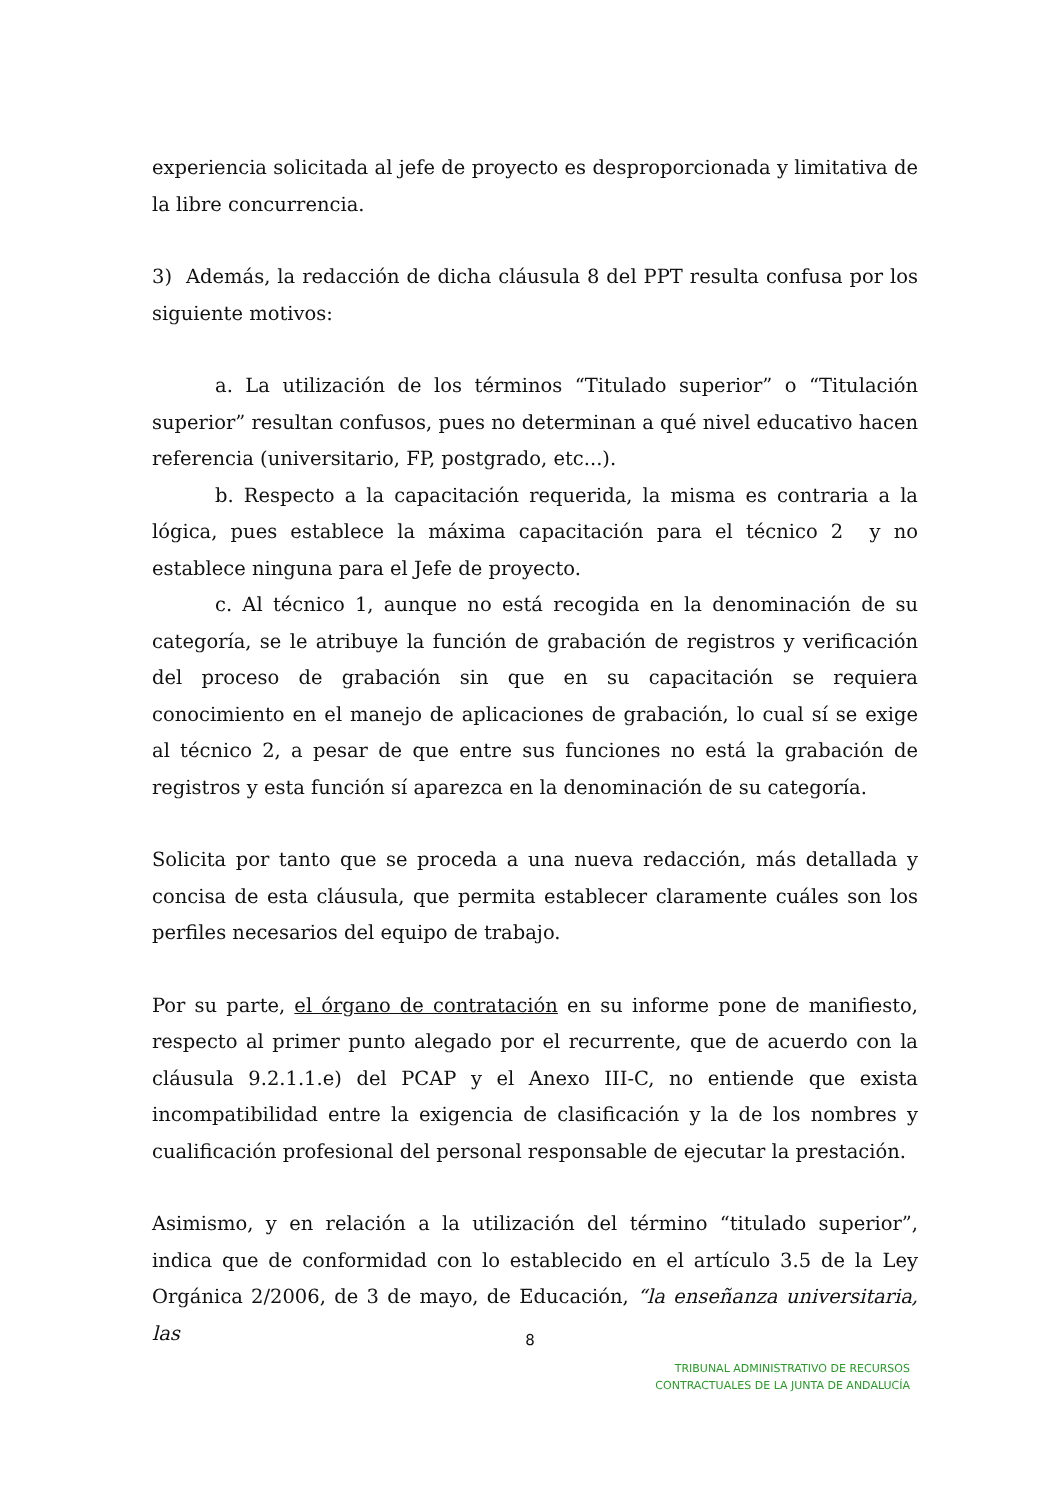experiencia solicitada al jefe de proyecto es desproporcionada y limitativa de la libre concurrencia.
3) Además, la redacción de dicha cláusula 8 del PPT resulta confusa por los siguiente motivos:
a. La utilización de los términos “Titulado superior” o “Titulación superior” resultan confusos, pues no determinan a qué nivel educativo hacen referencia (universitario, FP, postgrado, etc...).
b. Respecto a la capacitación requerida, la misma es contraria a la lógica, pues establece la máxima capacitación para el técnico 2 y no establece ninguna para el Jefe de proyecto.
c. Al técnico 1, aunque no está recogida en la denominación de su categoría, se le atribuye la función de grabación de registros y verificación del proceso de grabación sin que en su capacitación se requiera conocimiento en el manejo de aplicaciones de grabación, lo cual sí se exige al técnico 2, a pesar de que entre sus funciones no está la grabación de registros y esta función sí aparezca en la denominación de su categoría.
Solicita por tanto que se proceda a una nueva redacción, más detallada y concisa de esta cláusula, que permita establecer claramente cuáles son los perfiles necesarios del equipo de trabajo.
Por su parte, el órgano de contratación en su informe pone de manifiesto, respecto al primer punto alegado por el recurrente, que de acuerdo con la cláusula 9.2.1.1.e) del PCAP y el Anexo III-C, no entiende que exista incompatibilidad entre la exigencia de clasificación y la de los nombres y cualificación profesional del personal responsable de ejecutar la prestación.
Asimismo, y en relación a la utilización del término “titulado superior”, indica que de conformidad con lo establecido en el artículo 3.5 de la Ley Orgánica 2/2006, de 3 de mayo, de Educación, “la enseñanza universitaria, las
8
TRIBUNAL ADMINISTRATIVO DE RECURSOS
CONTRACTUALES DE LA JUNTA DE ANDALUCÍA